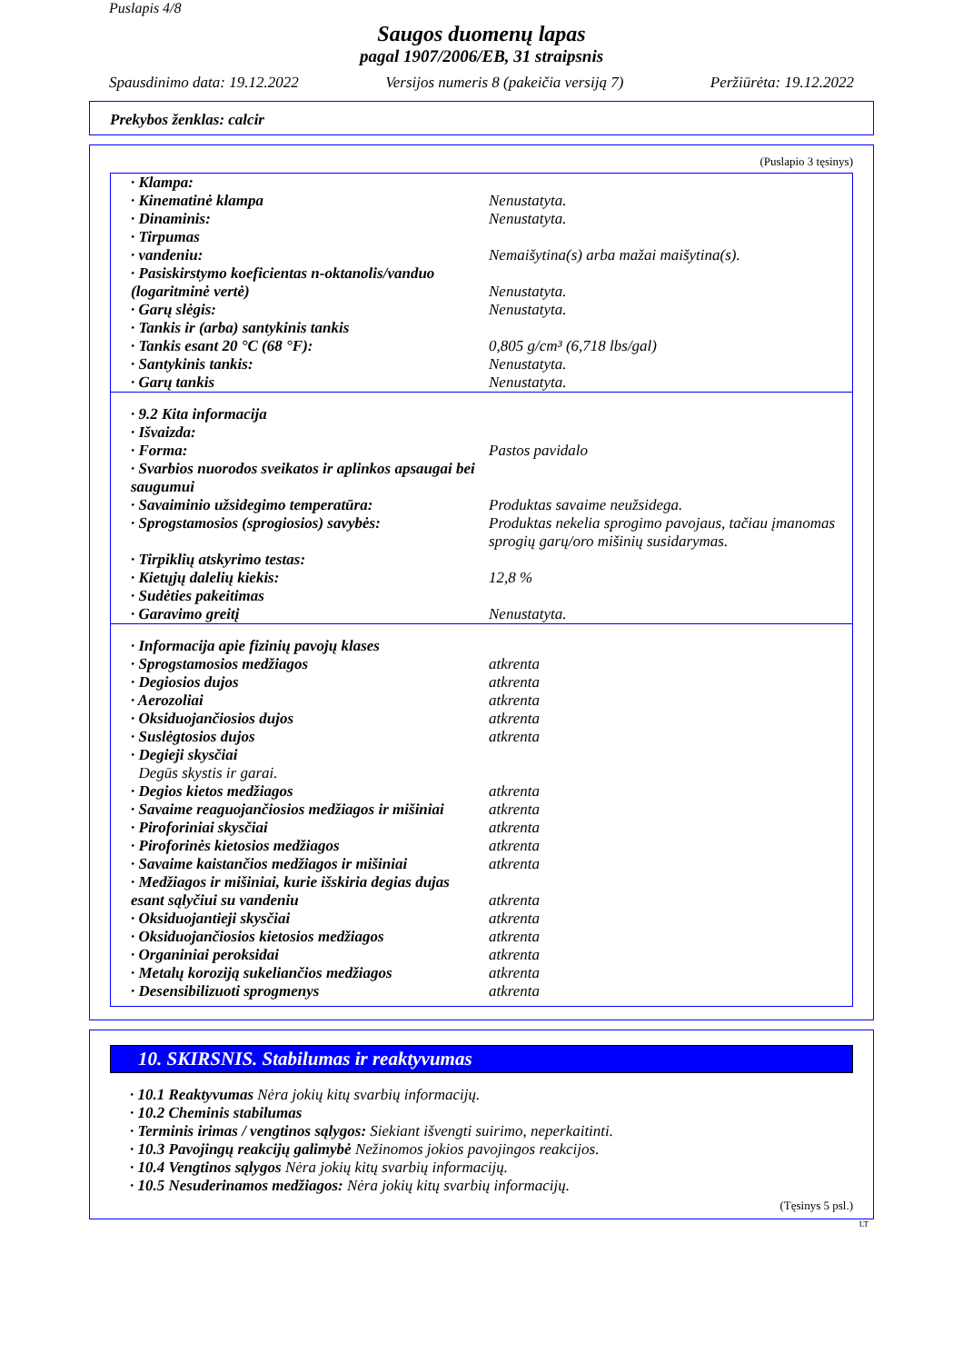Puslapis 4/8
Saugos duomenų lapas
pagal 1907/2006/EB, 31 straipsnis
Spausdinimo data: 19.12.2022 Versijos numeris 8 (pakeičia versiją 7) Peržiūrėta: 19.12.2022
Prekybos ženklas: calcir
(Puslapio 3 tęsinys)
| · Klampa: | |
| · Kinematinė klampa | Nenustatyta. |
| · Dinaminis: | Nenustatyta. |
| · Tirpumas | |
| · vandeniu: | Nemaišytina(s) arba mažai maišytina(s). |
| · Pasiskirstymo koeficientas n-oktanolis/vanduo (logaritminė vertė) | Nenustatyta. |
| · Garų slėgis: | Nenustatyta. |
| · Tankis ir (arba) santykinis tankis | |
| · Tankis esant 20 °C (68 °F): | 0,805 g/cm³ (6,718 lbs/gal) |
| · Santykinis tankis: | Nenustatyta. |
| · Garų tankis | Nenustatyta. |
| · 9.2 Kita informacija | |
| · Išvaizda: | |
| · Forma: | Pastos pavidalo |
| · Svarbios nuorodos sveikatos ir aplinkos apsaugai bei saugumui | |
| · Savaiminio užsidegimo temperatūra: | Produktas savaime neužsidega. |
| · Sprogstamosios (sprogiosios) savybės: | Produktas nekelia sprogimo pavojaus, tačiau įmanomas sprogių garų/oro mišinių susidarymas. |
| · Tirpiklių atskyrimo testas: | |
| · Kietųjų dalelių kiekis: | 12,8 % |
| · Sudėties pakeitimas | |
| · Garavimo greitį | Nenustatyta. |
| · Informacija apie fizinių pavojų klases | |
| · Sprogstamosios medžiagos | atkrenta |
| · Degiosios dujos | atkrenta |
| · Aerozoliai | atkrenta |
| · Oksiduojančiosios dujos | atkrenta |
| · Suslėgtosios dujos | atkrenta |
| · Degieji skysčiai Degūs skystis ir garai. | |
| · Degios kietos medžiagos | atkrenta |
| · Savaime reaguojančiosios medžiagos ir mišiniai | atkrenta |
| · Piroforiniai skysčiai | atkrenta |
| · Piroforinės kietosios medžiagos | atkrenta |
| · Savaime kaistančios medžiagos ir mišiniai | atkrenta |
| · Medžiagos ir mišiniai, kurie išskiria degias dujas esant sąlyčiui su vandeniu | atkrenta |
| · Oksiduojantieji skysčiai | atkrenta |
| · Oksiduojančiosios kietosios medžiagos | atkrenta |
| · Organiniai peroksidai | atkrenta |
| · Metalų koroziją sukeliančios medžiagos | atkrenta |
| · Desensibilizuoti sprogmenys | atkrenta |
10. SKIRSNIS. Stabilumas ir reaktyvumas
· 10.1 Reaktyvumas Nėra jokių kitų svarbių informacijų.
· 10.2 Cheminis stabilumas
· Terminis irimas / vengtinos sąlygos: Siekiant išvengti suirimo, neperkaitinti.
· 10.3 Pavojingų reakcijų galimybė Nežinomos jokios pavojingos reakcijos.
· 10.4 Vengtinos sąlygos Nėra jokių kitų svarbių informacijų.
· 10.5 Nesuderinamos medžiagos: Nėra jokių kitų svarbių informacijų.
(Tęsinys 5 psl.)
LT